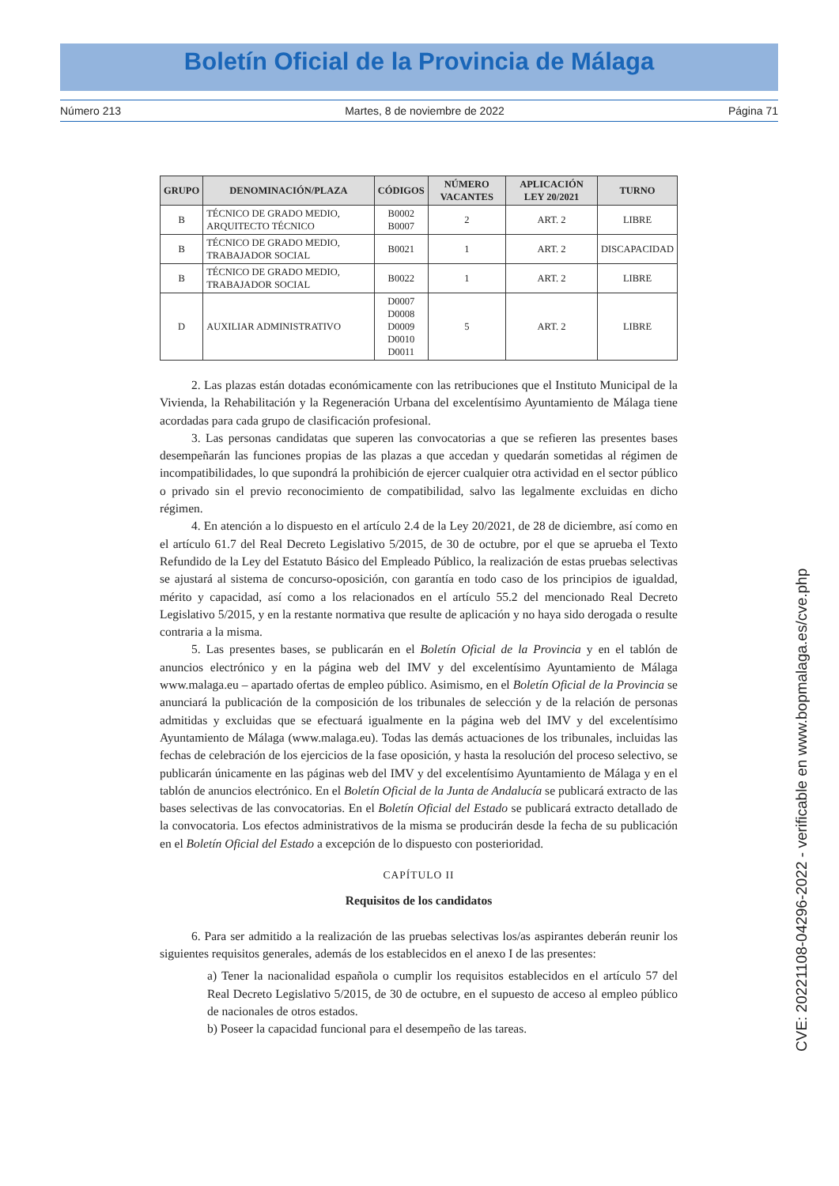Boletín Oficial de la Provincia de Málaga
Número 213 Martes, 8 de noviembre de 2022 Página 71
| GRUPO | DENOMINACIÓN/PLAZA | CÓDIGOS | NÚMERO VACANTES | APLICACIÓN LEY 20/2021 | TURNO |
| --- | --- | --- | --- | --- | --- |
| B | TÉCNICO DE GRADO MEDIO, ARQUITECTO TÉCNICO | B0002 B0007 | 2 | ART. 2 | LIBRE |
| B | TÉCNICO DE GRADO MEDIO, TRABAJADOR SOCIAL | B0021 | 1 | ART. 2 | DISCAPACIDAD |
| B | TÉCNICO DE GRADO MEDIO, TRABAJADOR SOCIAL | B0022 | 1 | ART. 2 | LIBRE |
| D | AUXILIAR ADMINISTRATIVO | D0007 D0008 D0009 D0010 D0011 | 5 | ART. 2 | LIBRE |
2. Las plazas están dotadas económicamente con las retribuciones que el Instituto Municipal de la Vivienda, la Rehabilitación y la Regeneración Urbana del excelentísimo Ayuntamiento de Málaga tiene acordadas para cada grupo de clasificación profesional.
3. Las personas candidatas que superen las convocatorias a que se refieren las presentes bases desempeñarán las funciones propias de las plazas a que accedan y quedarán sometidas al régimen de incompatibilidades, lo que supondrá la prohibición de ejercer cualquier otra actividad en el sector público o privado sin el previo reconocimiento de compatibilidad, salvo las legalmente excluidas en dicho régimen.
4. En atención a lo dispuesto en el artículo 2.4 de la Ley 20/2021, de 28 de diciembre, así como en el artículo 61.7 del Real Decreto Legislativo 5/2015, de 30 de octubre, por el que se aprueba el Texto Refundido de la Ley del Estatuto Básico del Empleado Público, la realización de estas pruebas selectivas se ajustará al sistema de concurso-oposición, con garantía en todo caso de los principios de igualdad, mérito y capacidad, así como a los relacionados en el artículo 55.2 del mencionado Real Decreto Legislativo 5/2015, y en la restante normativa que resulte de aplicación y no haya sido derogada o resulte contraria a la misma.
5. Las presentes bases, se publicarán en el Boletín Oficial de la Provincia y en el tablón de anuncios electrónico y en la página web del IMV y del excelentísimo Ayuntamiento de Málaga www.malaga.eu – apartado ofertas de empleo público. Asimismo, en el Boletín Oficial de la Provincia se anunciará la publicación de la composición de los tribunales de selección y de la relación de personas admitidas y excluidas que se efectuará igualmente en la página web del IMV y del excelentísimo Ayuntamiento de Málaga (www.malaga.eu). Todas las demás actuaciones de los tribunales, incluidas las fechas de celebración de los ejercicios de la fase oposición, y hasta la resolución del proceso selectivo, se publicarán únicamente en las páginas web del IMV y del excelentísimo Ayuntamiento de Málaga y en el tablón de anuncios electrónico. En el Boletín Oficial de la Junta de Andalucía se publicará extracto de las bases selectivas de las convocatorias. En el Boletín Oficial del Estado se publicará extracto detallado de la convocatoria. Los efectos administrativos de la misma se producirán desde la fecha de su publicación en el Boletín Oficial del Estado a excepción de lo dispuesto con posterioridad.
CAPÍTULO II
Requisitos de los candidatos
6. Para ser admitido a la realización de las pruebas selectivas los/as aspirantes deberán reunir los siguientes requisitos generales, además de los establecidos en el anexo I de las presentes:
a) Tener la nacionalidad española o cumplir los requisitos establecidos en el artículo 57 del Real Decreto Legislativo 5/2015, de 30 de octubre, en el supuesto de acceso al empleo público de nacionales de otros estados.
b) Poseer la capacidad funcional para el desempeño de las tareas.
CVE: 20221108-04296-2022 - verificable en www.bopmalaga.es/cve.php